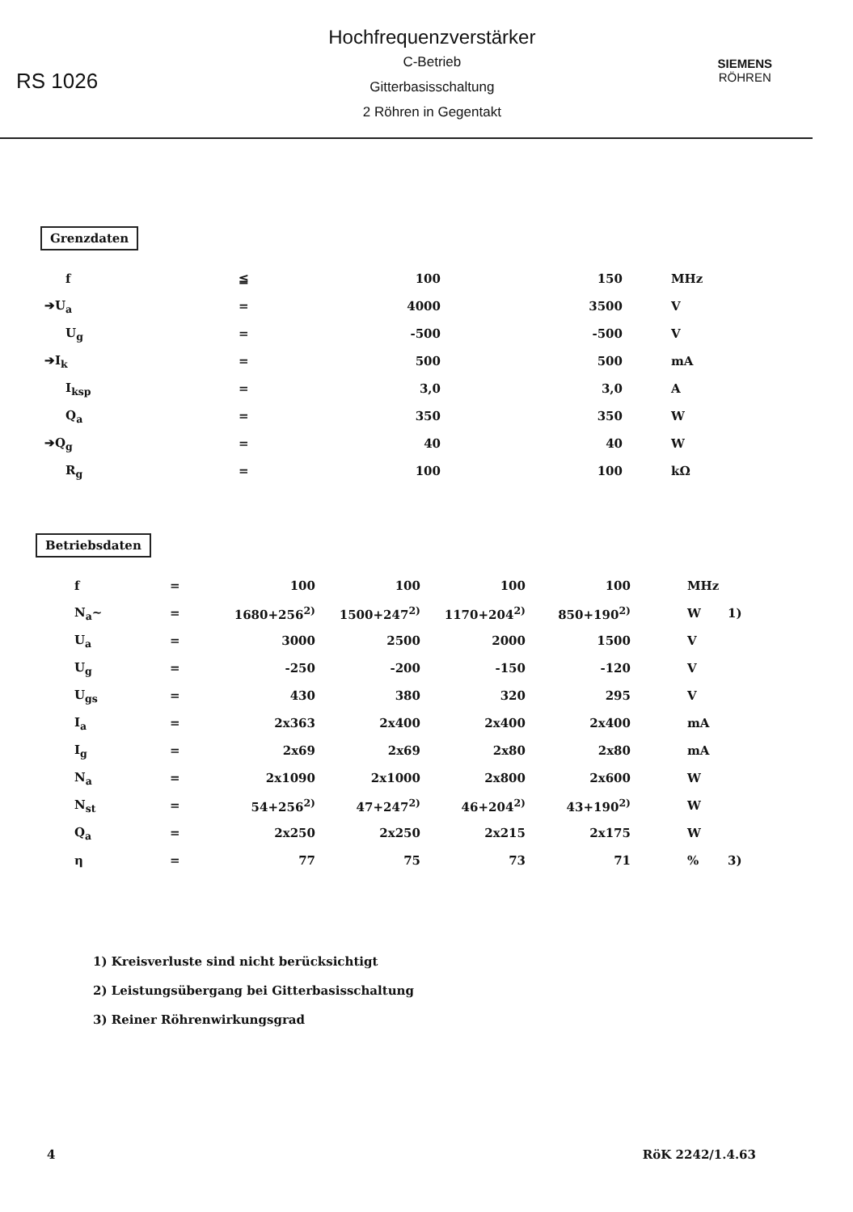RS 1026
Hochfrequenzverstärker
C-Betrieb
Gitterbasisschaltung
2 Röhren in Gegentakt
SIEMENS
RÖHREN
Grenzdaten
| f | ≦ | 100 | 150 | MHz |
| ➔U<sub>a</sub> | = | 4000 | 3500 | V |
| U<sub>g</sub> | = | -500 | -500 | V |
| ➔I<sub>k</sub> | = | 500 | 500 | mA |
| I<sub>ksp</sub> | = | 3,0 | 3,0 | A |
| Q<sub>a</sub> | = | 350 | 350 | W |
| ➔Q<sub>g</sub> | = | 40 | 40 | W |
| R<sub>g</sub> | = | 100 | 100 | kΩ |
Betriebsdaten
| f | = | 100 | 100 | 100 | 100 | MHz | |
| N<sub>a</sub>~ | = | 1680+256<sup>2)</sup> | 1500+247<sup>2)</sup> | 1170+204<sup>2)</sup> | 850+190<sup>2)</sup> | W | 1) |
| U<sub>a</sub> | = | 3000 | 2500 | 2000 | 1500 | V | |
| U<sub>g</sub> | = | -250 | -200 | -150 | -120 | V | |
| U<sub>gs</sub> | = | 430 | 380 | 320 | 295 | V | |
| I<sub>a</sub> | = | 2x363 | 2x400 | 2x400 | 2x400 | mA | |
| I<sub>g</sub> | = | 2x69 | 2x69 | 2x80 | 2x80 | mA | |
| N<sub>a</sub> | = | 2x1090 | 2x1000 | 2x800 | 2x600 | W | |
| N<sub>st</sub> | = | 54+256<sup>2)</sup> | 47+247<sup>2)</sup> | 46+204<sup>2)</sup> | 43+190<sup>2)</sup> | W | |
| Q<sub>a</sub> | = | 2x250 | 2x250 | 2x215 | 2x175 | W | |
| η | = | 77 | 75 | 73 | 71 | % | 3) |
1) Kreisverluste sind nicht berücksichtigt
2) Leistungsübergang bei Gitterbasisschaltung
3) Reiner Röhrenwirkungsgrad
4 RöK 2242/1.4.63